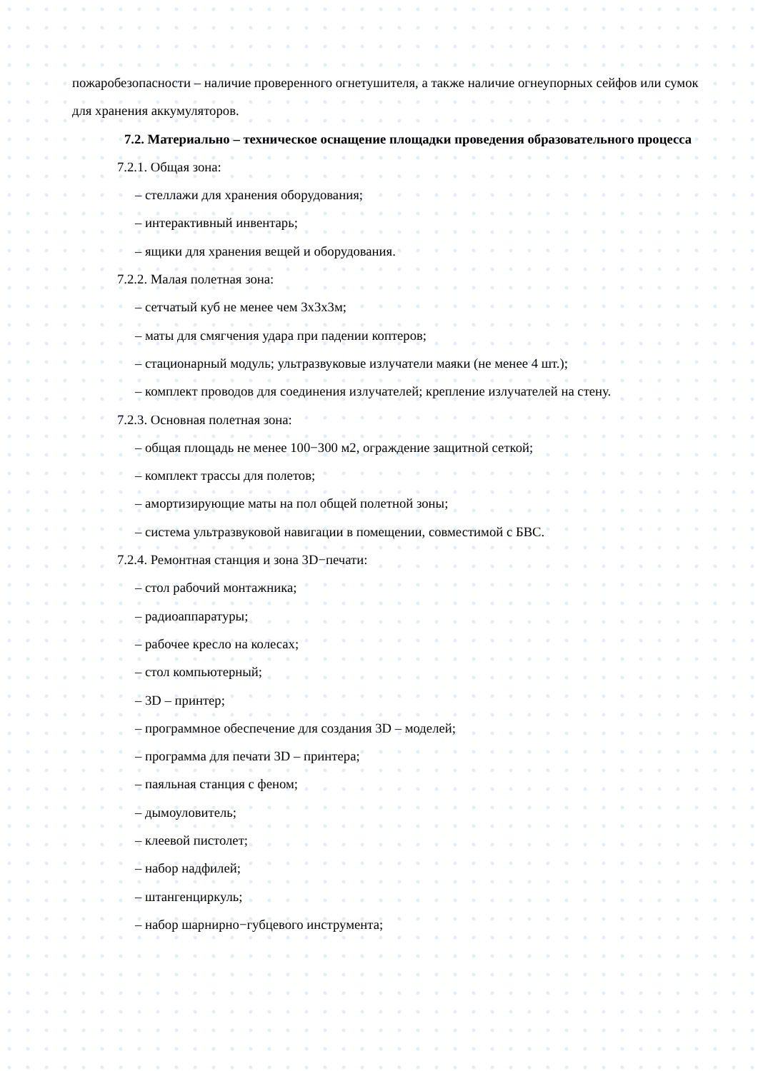пожаробезопасности – наличие проверенного огнетушителя, а также наличие огнеупорных сейфов или сумок для хранения аккумуляторов.
7.2. Материально – техническое оснащение площадки проведения образовательного процесса
7.2.1. Общая зона:
– стеллажи для хранения оборудования;
– интерактивный инвентарь;
– ящики для хранения вещей и оборудования.
7.2.2. Малая полетная зона:
– сетчатый куб не менее чем 3х3х3м;
– маты для смягчения удара при падении коптеров;
– стационарный модуль; ультразвуковые излучатели маяки (не менее 4 шт.);
– комплект проводов для соединения излучателей; крепление излучателей на стену.
7.2.3. Основная полетная зона:
– общая площадь не менее 100−300 м2, ограждение защитной сеткой;
– комплект трассы для полетов;
– амортизирующие маты на пол общей полетной зоны;
– система ультразвуковой навигации в помещении, совместимой с БВС.
7.2.4. Ремонтная станция и зона 3D−печати:
– стол рабочий монтажника;
– радиоаппаратуры;
– рабочее кресло на колесах;
– стол компьютерный;
– 3D – принтер;
– программное обеспечение для создания 3D – моделей;
– программа для печати 3D – принтера;
– паяльная станция с феном;
– дымоуловитель;
– клеевой пистолет;
– набор надфилей;
– штангенциркуль;
– набор шарнирно−губцевого инструмента;